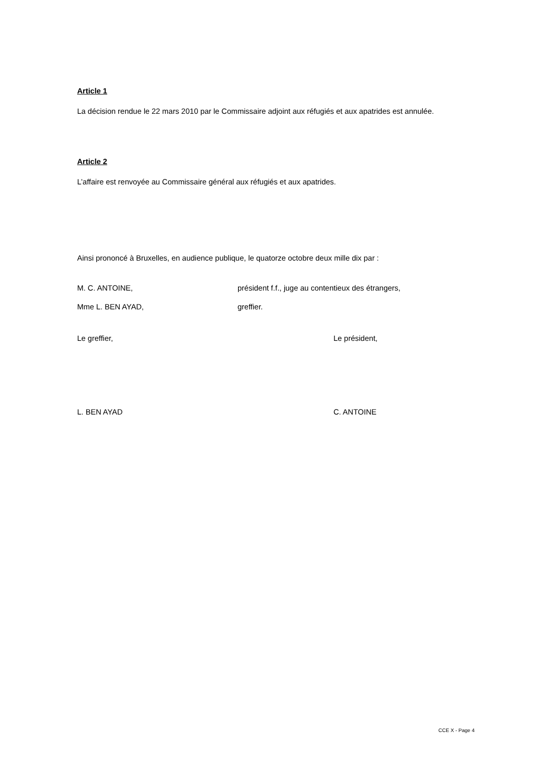Article 1
La décision rendue le 22 mars 2010 par le Commissaire adjoint aux réfugiés et aux apatrides est annulée.
Article 2
L’affaire est renvoyée au Commissaire général aux réfugiés et aux apatrides.
Ainsi prononcé à Bruxelles, en audience publique, le quatorze octobre deux mille dix par :
M. C. ANTOINE, président f.f., juge au contentieux des étrangers,
Mme L. BEN AYAD, greffier.
Le greffier, Le président,
L. BEN AYAD C. ANTOINE
CCE X - Page 4